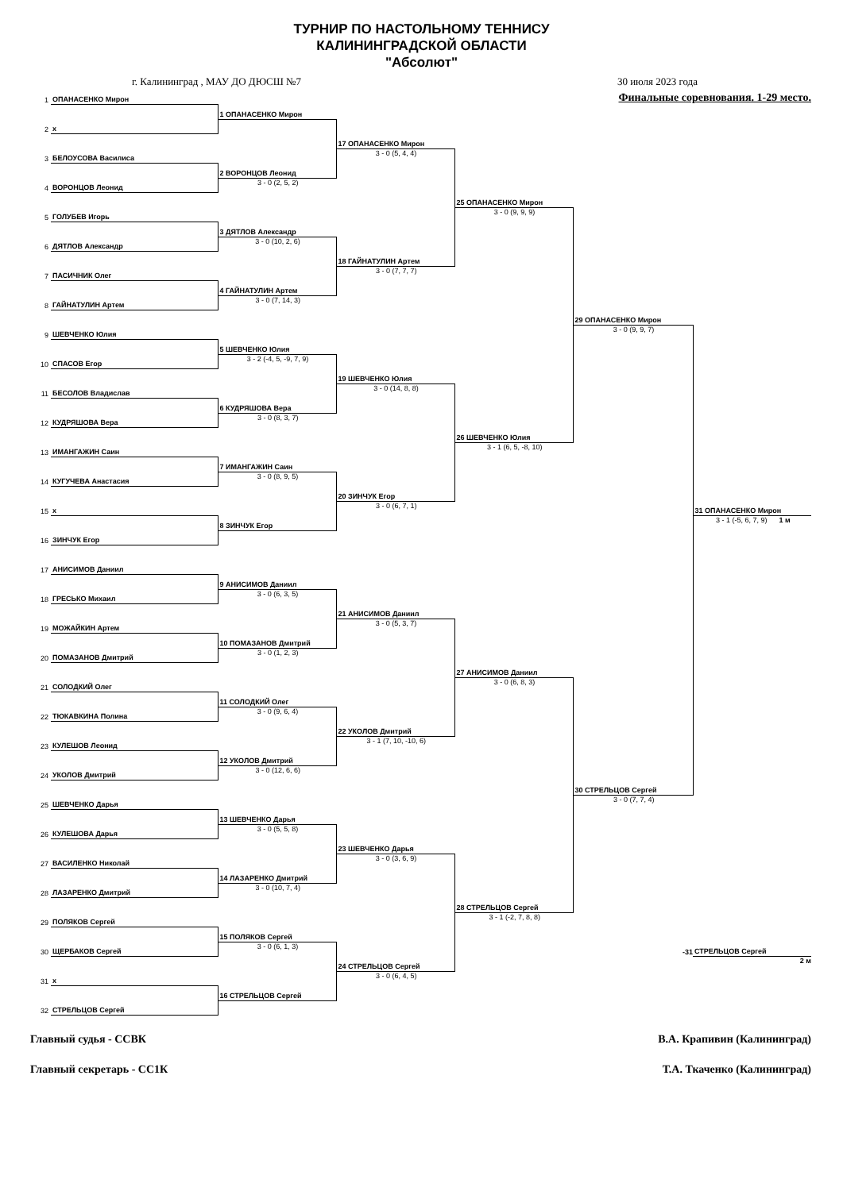ТУРНИР ПО НАСТОЛЬНОМУ ТЕННИСУ
КАЛИНИНГРАДСКОЙ ОБЛАСТИ
"Абсолют"
г. Калининград , МАУ ДО ДЮСШ №7 30 июля 2023 года
| 1 | ОПАНАСЕНКО Мирон | | | Финальные соревнования. 1-29 место. | | |
| | | 1 ОПАНАСЕНКО Мирон | | | | |
| 2 | x | | | | | |
| | | | 17 ОПАНАСЕНКО Мирон | | | |
| 3 | БЕЛОУСОВА Василиса | | 3 - 0 (5, 4, 4) | | | |
| | | 2 ВОРОНЦОВ Леонид | | | | |
| 4 | ВОРОНЦОВ Леонид | 3 - 0 (2, 5, 2) | | | | |
| | | | | 25 ОПАНАСЕНКО Мирон | | |
| 5 | ГОЛУБЕВ Игорь | | | 3 - 0 (9, 9, 9) | | |
| | | 3 ДЯТЛОВ Александр | | | | |
| 6 | ДЯТЛОВ Александр | 3 - 0 (10, 2, 6) | | | | |
| | | | 18 ГАЙНАТУЛИН Артем | | | |
| 7 | ПАСИЧНИК Олег | | 3 - 0 (7, 7, 7) | | | |
| | | 4 ГАЙНАТУЛИН Артем | | | | |
| 8 | ГАЙНАТУЛИН Артем | 3 - 0 (7, 14, 3) | | | | |
| | | | | | 29 ОПАНАСЕНКО Мирон | |
| 9 | ШЕВЧЕНКО Юлия | | | | 3 - 0 (9, 9, 7) | |
| | | 5 ШЕВЧЕНКО Юлия | | | | |
| 10 | СПАСОВ Егор | 3 - 2 (-4, 5, -9, 7, 9) | | | | |
| | | | 19 ШЕВЧЕНКО Юлия | | | |
| 11 | БЕСОЛОВ Владислав | | 3 - 0 (14, 8, 8) | | | |
| | | 6 КУДРЯШОВА Вера | | | | |
| 12 | КУДРЯШОВА Вера | 3 - 0 (8, 3, 7) | | | | |
| | | | | 26 ШЕВЧЕНКО Юлия | | |
| 13 | ИМАНГАЖИН Саин | | | 3 - 1 (6, 5, -8, 10) | | |
| | | 7 ИМАНГАЖИН Саин | | | | |
| 14 | КУГУЧЕВА Анастасия | 3 - 0 (8, 9, 5) | | | | |
| | | | 20 ЗИНЧУК Егор | | | |
| 15 | x | | 3 - 0 (6, 7, 1) | | | 31 ОПАНАСЕНКО Мирон |
| | | 8 ЗИНЧУК Егор | | | | 3 - 1 (-5, 6, 7, 9) 1 м |
| 16 | ЗИНЧУК Егор | | | | | |
| 17 | АНИСИМОВ Даниил | | | | | |
| | | 9 АНИСИМОВ Даниил | | | | |
| 18 | ГРЕСЬКО Михаил | 3 - 0 (6, 3, 5) | | | | |
| | | | 21 АНИСИМОВ Даниил | | | |
| 19 | МОЖАЙКИН Артем | | 3 - 0 (5, 3, 7) | | | |
| | | 10 ПОМАЗАНОВ Дмитрий | | | | |
| 20 | ПОМАЗАНОВ Дмитрий | 3 - 0 (1, 2, 3) | | | | |
| | | | | 27 АНИСИМОВ Даниил | | |
| 21 | СОЛОДКИЙ Олег | | | 3 - 0 (6, 8, 3) | | |
| | | 11 СОЛОДКИЙ Олег | | | | |
| 22 | ТЮКАВКИНА Полина | 3 - 0 (9, 6, 4) | | | | |
| | | | 22 УКОЛОВ Дмитрий | | | |
| 23 | КУЛЕШОВ Леонид | | 3 - 1 (7, 10, -10, 6) | | | |
| | | 12 УКОЛОВ Дмитрий | | | | |
| 24 | УКОЛОВ Дмитрий | 3 - 0 (12, 6, 6) | | | | |
| | | | | | 30 СТРЕЛЬЦОВ Сергей | |
| 25 | ШЕВЧЕНКО Дарья | | | | 3 - 0 (7, 7, 4) | |
| | | 13 ШЕВЧЕНКО Дарья | | | | |
| 26 | КУЛЕШОВА Дарья | 3 - 0 (5, 5, 8) | | | | |
| | | | 23 ШЕВЧЕНКО Дарья | | | |
| 27 | ВАСИЛЕНКО Николай | | 3 - 0 (3, 6, 9) | | | |
| | | 14 ЛАЗАРЕНКО Дмитрий | | | | |
| 28 | ЛАЗАРЕНКО Дмитрий | 3 - 0 (10, 7, 4) | | | | |
| | | | | 28 СТРЕЛЬЦОВ Сергей | | |
| 29 | ПОЛЯКОВ Сергей | | | 3 - 1 (-2, 7, 8, 8) | | |
| | | 15 ПОЛЯКОВ Сергей | | | | |
| 30 | ЩЕРБАКОВ Сергей | 3 - 0 (6, 1, 3) | | | -31 | СТРЕЛЬЦОВ Сергей |
| | | | 24 СТРЕЛЬЦОВ Сергей | | | 2 м |
| 31 | x | | 3 - 0 (6, 4, 5) | | | |
| | | 16 СТРЕЛЬЦОВ Сергей | | | | |
| 32 | СТРЕЛЬЦОВ Сергей | | | | | |
Главный судья - ССВК В.А. Крапивин (Калининград)
Главный секретарь - СС1К Т.А. Ткаченко (Калининград)